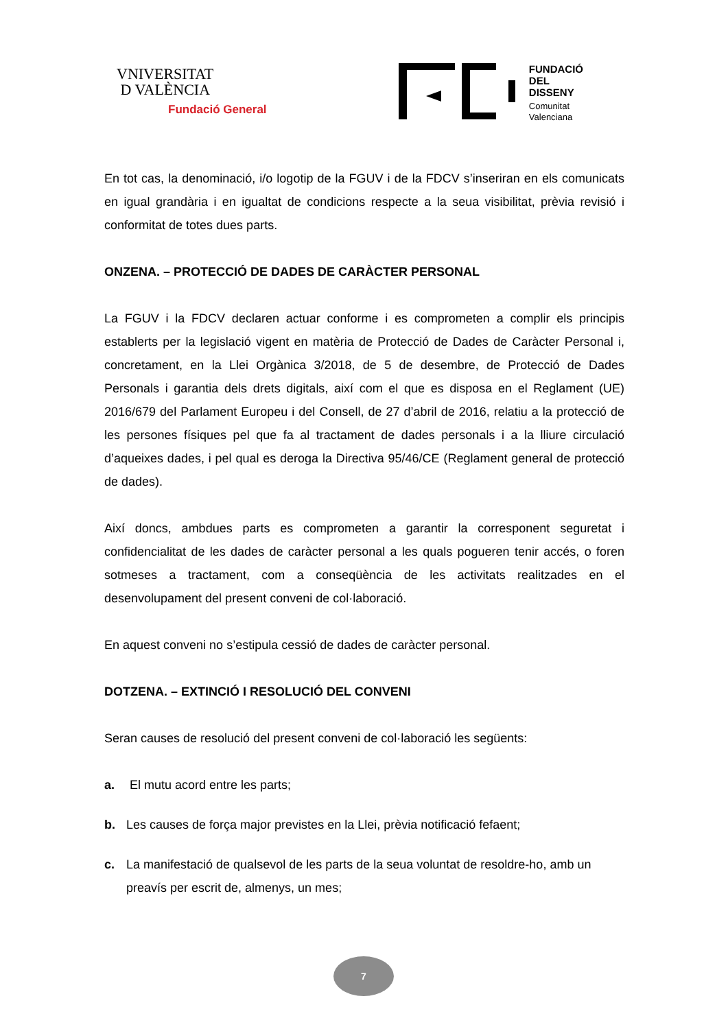VNIVERSITAT
D VALÈNCIA
Fundació General
FUNDACIÓ
DEL
DISSENY
Comunitat
Valenciana
En tot cas, la denominació, i/o logotip de la FGUV i de la FDCV s’inseriran en els comunicats en igual grandària i en igualtat de condicions respecte a la seua visibilitat, prèvia revisió i conformitat de totes dues parts.
ONZENA. – PROTECCIÓ DE DADES DE CARÀCTER PERSONAL
La FGUV i la FDCV declaren actuar conforme i es comprometen a complir els principis establerts per la legislació vigent en matèria de Protecció de Dades de Caràcter Personal i, concretament, en la Llei Orgànica 3/2018, de 5 de desembre, de Protecció de Dades Personals i garantia dels drets digitals, així com el que es disposa en el Reglament (UE) 2016/679 del Parlament Europeu i del Consell, de 27 d’abril de 2016, relatiu a la protecció de les persones físiques pel que fa al tractament de dades personals i a la lliure circulació d’aqueixes dades, i pel qual es deroga la Directiva 95/46/CE (Reglament general de protecció de dades).
Així doncs, ambdues parts es comprometen a garantir la corresponent seguretat i confidencialitat de les dades de caràcter personal a les quals pogueren tenir accés, o foren sotmeses a tractament, com a conseqüència de les activitats realitzades en el desenvolupament del present conveni de col·laboració.
En aquest conveni no s’estipula cessió de dades de caràcter personal.
DOTZENA. – EXTINCIÓ I RESOLUCIÓ DEL CONVENI
Seran causes de resolució del present conveni de col·laboració les següents:
a. El mutu acord entre les parts;
b. Les causes de força major previstes en la Llei, prèvia notificació fefaent;
c. La manifestació de qualsevol de les parts de la seua voluntat de resoldre-ho, amb un preavís per escrit de, almenys, un mes;
7